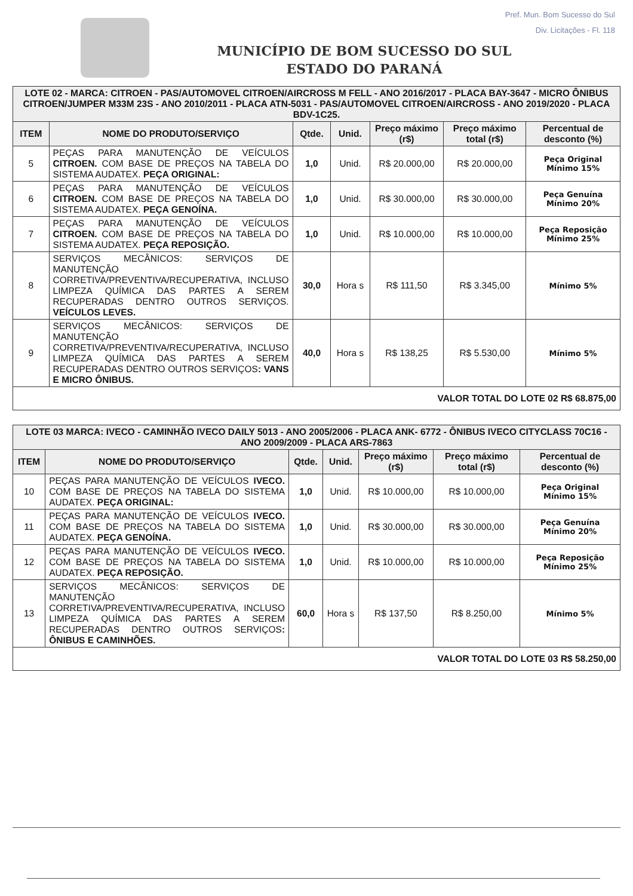Pref. Mun. Bom Sucesso do Sul
Div. Licitações - Fl. 118
MUNICÍPIO DE BOM SUCESSO DO SUL
ESTADO DO PARANÁ
| LOTE 02 - MARCA: CITROEN - PAS/AUTOMOVEL CITROEN/AIRCROSS M FELL - ANO 2016/2017 - PLACA BAY-3647 - MICRO ÔNIBUS CITROEN/JUMPER M33M 23S - ANO 2010/2011 - PLACA ATN-5031 - PAS/AUTOMOVEL CITROEN/AIRCROSS - ANO 2019/2020 - PLACA BDV-1C25. | | | | | | |
| ITEM | NOME DO PRODUTO/SERVIÇO | Qtde. | Unid. | Preço máximo (r$) | Preço máximo total (r$) | Percentual de desconto (%) |
| 5 | PEÇAS PARA MANUTENÇÃO DE VEÍCULOS CITROEN. COM BASE DE PREÇOS NA TABELA DO SISTEMA AUDATEX. PEÇA ORIGINAL: | 1,0 | Unid. | R$ 20.000,00 | R$ 20.000,00 | Peça Original Mínimo 15% |
| 6 | PEÇAS PARA MANUTENÇÃO DE VEÍCULOS CITROEN. COM BASE DE PREÇOS NA TABELA DO SISTEMA AUDATEX. PEÇA GENOÍNA. | 1,0 | Unid. | R$ 30.000,00 | R$ 30.000,00 | Peça Genuína Mínimo 20% |
| 7 | PEÇAS PARA MANUTENÇÃO DE VEÍCULOS CITROEN. COM BASE DE PREÇOS NA TABELA DO SISTEMA AUDATEX. PEÇA REPOSIÇÃO. | 1,0 | Unid. | R$ 10.000,00 | R$ 10.000,00 | Peça Reposição Mínimo 25% |
| 8 | SERVIÇOS MECÂNICOS: SERVIÇOS DE MANUTENÇÃO CORRETIVA/PREVENTIVA/RECUPERATIVA, INCLUSO LIMPEZA QUÍMICA DAS PARTES A SEREM RECUPERADAS DENTRO OUTROS SERVIÇOS. VEÍCULOS LEVES. | 30,0 | Hora s | R$ 111,50 | R$ 3.345,00 | Mínimo 5% |
| 9 | SERVIÇOS MECÂNICOS: SERVIÇOS DE MANUTENÇÃO CORRETIVA/PREVENTIVA/RECUPERATIVA, INCLUSO LIMPEZA QUÍMICA DAS PARTES A SEREM RECUPERADAS DENTRO OUTROS SERVIÇOS : VANS E MICRO ÔNIBUS. | 40,0 | Hora s | R$ 138,25 | R$ 5.530,00 | Mínimo 5% |
| VALOR TOTAL DO LOTE 02 R$ 68.875,00 | | | | | | |
| LOTE 03 MARCA: IVECO - CAMINHÃO IVECO DAILY 5013 - ANO 2005/2006 - PLACA ANK- 6772 - ÔNIBUS IVECO CITYCLASS 70C16 - ANO 2009/2009 - PLACA ARS-7863 | | | | | | |
| ITEM | NOME DO PRODUTO/SERVIÇO | Qtde. | Unid. | Preço máximo (r$) | Preço máximo total (r$) | Percentual de desconto (%) |
| 10 | PEÇAS PARA MANUTENÇÃO DE VEÍCULOS IVECO. COM BASE DE PREÇOS NA TABELA DO SISTEMA AUDATEX. PEÇA ORIGINAL: | 1,0 | Unid. | R$ 10.000,00 | R$ 10.000,00 | Peça Original Mínimo 15% |
| 11 | PEÇAS PARA MANUTENÇÃO DE VEÍCULOS IVECO. COM BASE DE PREÇOS NA TABELA DO SISTEMA AUDATEX. PEÇA GENOÍNA. | 1,0 | Unid. | R$ 30.000,00 | R$ 30.000,00 | Peça Genuína Mínimo 20% |
| 12 | PEÇAS PARA MANUTENÇÃO DE VEÍCULOS IVECO. COM BASE DE PREÇOS NA TABELA DO SISTEMA AUDATEX. PEÇA REPOSIÇÃO. | 1,0 | Unid. | R$ 10.000,00 | R$ 10.000,00 | Peça Reposição Mínimo 25% |
| 13 | SERVIÇOS MECÂNICOS: SERVIÇOS DE MANUTENÇÃO CORRETIVA/PREVENTIVA/RECUPERATIVA, INCLUSO LIMPEZA QUÍMICA DAS PARTES A SEREM RECUPERADAS DENTRO OUTROS SERVIÇOS : ÔNIBUS E CAMINHÕES. | 60,0 | Hora s | R$ 137,50 | R$ 8.250,00 | Mínimo 5% |
| VALOR TOTAL DO LOTE 03 R$ 58.250,00 | | | | | | |